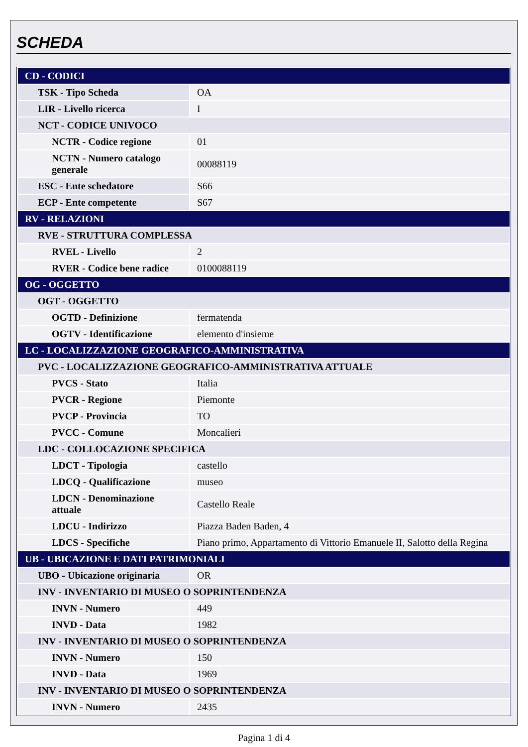SCHEDA
| CD - CODICI | |
| TSK - Tipo Scheda | OA |
| LIR - Livello ricerca | I |
| NCT - CODICE UNIVOCO | |
| NCTR - Codice regione | 01 |
| NCTN - Numero catalogo generale | 00088119 |
| ESC - Ente schedatore | S66 |
| ECP - Ente competente | S67 |
| RV - RELAZIONI | |
| RVE - STRUTTURA COMPLESSA | |
| RVEL - Livello | 2 |
| RVER - Codice bene radice | 0100088119 |
| OG - OGGETTO | |
| OGT - OGGETTO | |
| OGTD - Definizione | fermatenda |
| OGTV - Identificazione | elemento d'insieme |
| LC - LOCALIZZAZIONE GEOGRAFICO-AMMINISTRATIVA | |
| PVC - LOCALIZZAZIONE GEOGRAFICO-AMMINISTRATIVA ATTUALE | |
| PVCS - Stato | Italia |
| PVCR - Regione | Piemonte |
| PVCP - Provincia | TO |
| PVCC - Comune | Moncalieri |
| LDC - COLLOCAZIONE SPECIFICA | |
| LDCT - Tipologia | castello |
| LDCQ - Qualificazione | museo |
| LDCN - Denominazione attuale | Castello Reale |
| LDCU - Indirizzo | Piazza Baden Baden, 4 |
| LDCS - Specifiche | Piano primo, Appartamento di Vittorio Emanuele II, Salotto della Regina |
| UB - UBICAZIONE E DATI PATRIMONIALI | |
| UBO - Ubicazione originaria | OR |
| INV - INVENTARIO DI MUSEO O SOPRINTENDENZA | |
| INVN - Numero | 449 |
| INVD - Data | 1982 |
| INV - INVENTARIO DI MUSEO O SOPRINTENDENZA | |
| INVN - Numero | 150 |
| INVD - Data | 1969 |
| INV - INVENTARIO DI MUSEO O SOPRINTENDENZA | |
| INVN - Numero | 2435 |
Pagina 1 di 4